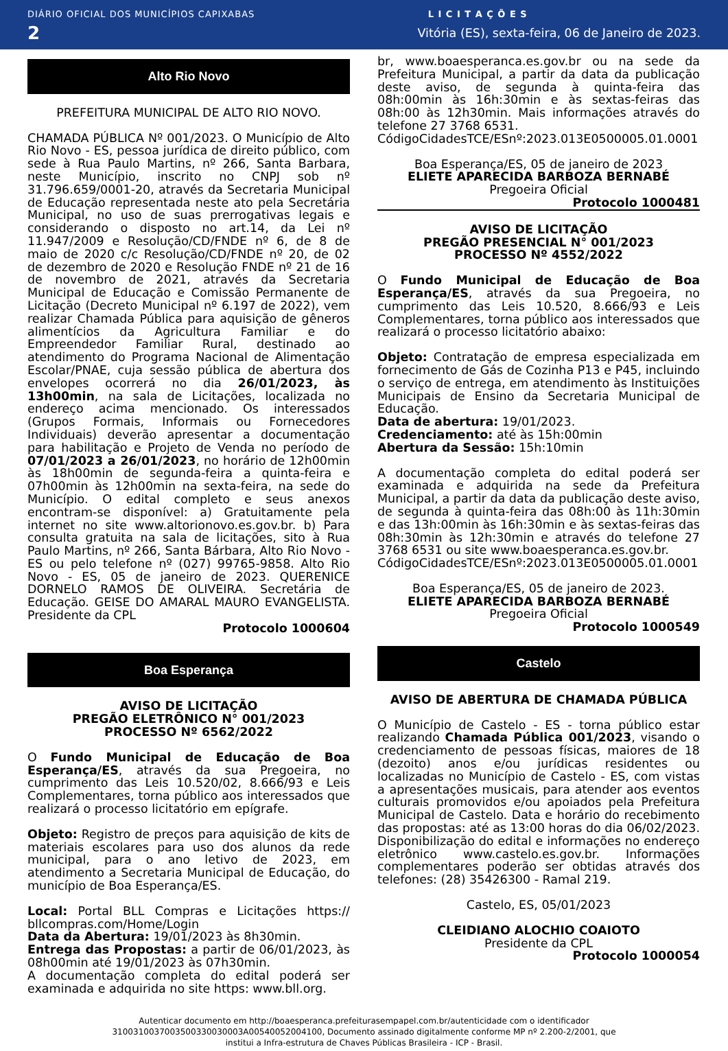DIÁRIO OFICIAL DOS MUNICÍPIOS CAPIXABAS L I C I T A Ç Õ E S
2 Vitória (ES), sexta-feira, 06 de Janeiro de 2023.
Alto Rio Novo
PREFEITURA MUNICIPAL DE ALTO RIO NOVO.
CHAMADA PÚBLICA Nº 001/2023. O Município de Alto Rio Novo - ES, pessoa jurídica de direito público, com sede à Rua Paulo Martins, nº 266, Santa Barbara, neste Município, inscrito no CNPJ sob nº 31.796.659/0001-20, através da Secretaria Municipal de Educação representada neste ato pela Secretária Municipal, no uso de suas prerrogativas legais e considerando o disposto no art.14, da Lei nº 11.947/2009 e Resolução/CD/FNDE nº 6, de 8 de maio de 2020 c/c Resolução/CD/FNDE nº 20, de 02 de dezembro de 2020 e Resolução FNDE nº 21 de 16 de novembro de 2021, através da Secretaria Municipal de Educação e Comissão Permanente de Licitação (Decreto Municipal nº 6.197 de 2022), vem realizar Chamada Pública para aquisição de gêneros alimentícios da Agricultura Familiar e do Empreendedor Familiar Rural, destinado ao atendimento do Programa Nacional de Alimentação Escolar/PNAE, cuja sessão pública de abertura dos envelopes ocorrerá no dia 26/01/2023, às 13h00min, na sala de Licitações, localizada no endereço acima mencionado. Os interessados (Grupos Formais, Informais ou Fornecedores Individuais) deverão apresentar a documentação para habilitação e Projeto de Venda no período de 07/01/2023 a 26/01/2023, no horário de 12h00min às 18h00min de segunda-feira a quinta-feira e 07h00min às 12h00min na sexta-feira, na sede do Município. O edital completo e seus anexos encontram-se disponível: a) Gratuitamente pela internet no site www.altorionovo.es.gov.br. b) Para consulta gratuita na sala de licitações, sito à Rua Paulo Martins, nº 266, Santa Bárbara, Alto Rio Novo - ES ou pelo telefone nº (027) 99765-9858. Alto Rio Novo - ES, 05 de janeiro de 2023. QUERENICE DORNELO RAMOS DE OLIVEIRA. Secretária de Educação. GEISE DO AMARAL MAURO EVANGELISTA. Presidente da CPL
Protocolo 1000604
Boa Esperança
AVISO DE LICITAÇÃO
PREGÃO ELETRÔNICO N° 001/2023
PROCESSO Nº 6562/2022
O Fundo Municipal de Educação de Boa Esperança/ES, através da sua Pregoeira, no cumprimento das Leis 10.520/02, 8.666/93 e Leis Complementares, torna público aos interessados que realizará o processo licitatório em epígrafe.
Objeto: Registro de preços para aquisição de kits de materiais escolares para uso dos alunos da rede municipal, para o ano letivo de 2023, em atendimento a Secretaria Municipal de Educação, do município de Boa Esperança/ES.
Local: Portal BLL Compras e Licitações https:// bllcompras.com/Home/Login
Data da Abertura: 19/01/2023 às 8h30min.
Entrega das Propostas: a partir de 06/01/2023, às 08h00min até 19/01/2023 às 07h30min.
A documentação completa do edital poderá ser examinada e adquirida no site https: www.bll.org.
br, www.boaesperanca.es.gov.br ou na sede da Prefeitura Municipal, a partir da data da publicação deste aviso, de segunda à quinta-feira das 08h:00min às 16h:30min e às sextas-feiras das 08h:00 às 12h30min. Mais informações através do telefone 27 3768 6531.
CódigoCidadesTCE/ESnº:2023.013E0500005.01.0001
Boa Esperança/ES, 05 de janeiro de 2023
ELIETE APARECIDA BARBOZA BERNABÉ
Pregoeira Oficial
Protocolo 1000481
AVISO DE LICITAÇÃO
PREGÃO PRESENCIAL N° 001/2023
PROCESSO Nº 4552/2022
O Fundo Municipal de Educação de Boa Esperança/ES, através da sua Pregoeira, no cumprimento das Leis 10.520, 8.666/93 e Leis Complementares, torna público aos interessados que realizará o processo licitatório abaixo:
Objeto: Contratação de empresa especializada em fornecimento de Gás de Cozinha P13 e P45, incluindo o serviço de entrega, em atendimento às Instituições Municipais de Ensino da Secretaria Municipal de Educação.
Data de abertura: 19/01/2023.
Credenciamento: até às 15h:00min
Abertura da Sessão: 15h:10min
A documentação completa do edital poderá ser examinada e adquirida na sede da Prefeitura Municipal, a partir da data da publicação deste aviso, de segunda à quinta-feira das 08h:00 às 11h:30min e das 13h:00min às 16h:30min e às sextas-feiras das 08h:30min às 12h:30min e através do telefone 27 3768 6531 ou site www.boaesperanca.es.gov.br.
CódigoCidadesTCE/ESnº:2023.013E0500005.01.0001
Boa Esperança/ES, 05 de janeiro de 2023.
ELIETE APARECIDA BARBOZA BERNABÉ
Pregoeira Oficial
Protocolo 1000549
Castelo
AVISO DE ABERTURA DE CHAMADA PÚBLICA
O Município de Castelo - ES - torna público estar realizando Chamada Pública 001/2023, visando o credenciamento de pessoas físicas, maiores de 18 (dezoito) anos e/ou jurídicas residentes ou localizadas no Município de Castelo - ES, com vistas a apresentações musicais, para atender aos eventos culturais promovidos e/ou apoiados pela Prefeitura Municipal de Castelo. Data e horário do recebimento das propostas: até as 13:00 horas do dia 06/02/2023. Disponibilização do edital e informações no endereço eletrônico www.castelo.es.gov.br. Informações complementares poderão ser obtidas através dos telefones: (28) 35426300 - Ramal 219.
Castelo, ES, 05/01/2023
CLEIDIANO ALOCHIO COAIOTO
Presidente da CPL
Protocolo 1000054
Autenticar documento em http://boaesperanca.prefeiturasempapel.com.br/autenticidade com o identificador 3100310037003500330030003A00540052004100, Documento assinado digitalmente conforme MP nº 2.200-2/2001, que institui a Infra-estrutura de Chaves Públicas Brasileira - ICP - Brasil.